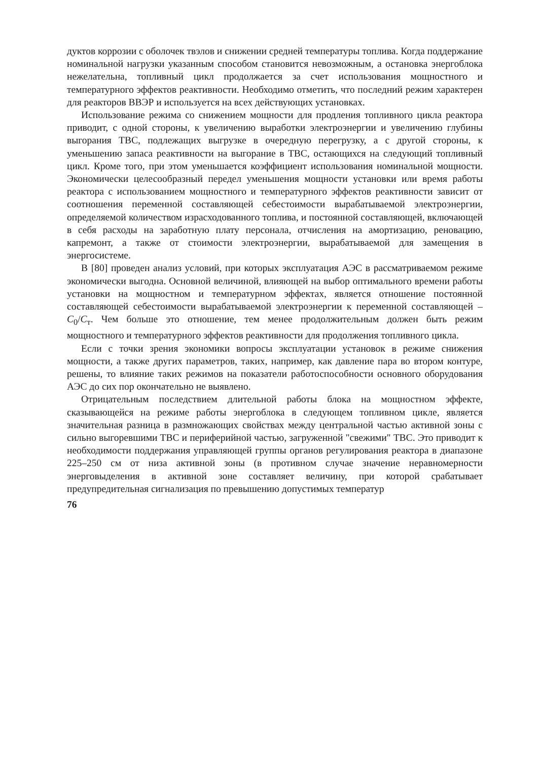дуктов коррозии с оболочек твэлов и снижении средней температуры топлива. Когда поддержание номинальной нагрузки указанным способом становится невозможным, а остановка энергоблока нежелательна, топливный цикл продолжается за счет использования мощностного и температурного эффектов реактивности. Необходимо отметить, что последний режим характерен для реакторов ВВЭР и используется на всех действующих установках.
Использование режима со снижением мощности для продления топливного цикла реактора приводит, с одной стороны, к увеличению выработки электроэнергии и увеличению глубины выгорания ТВС, подлежащих выгрузке в очередную перегрузку, а с другой стороны, к уменьшению запаса реактивности на выгорание в ТВС, остающихся на следующий топливный цикл. Кроме того, при этом уменьшается коэффициент использования номинальной мощности. Экономически целесообразный передел уменьшения мощности установки или время работы реактора с использованием мощностного и температурного эффектов реактивности зависит от соотношения переменной составляющей себестоимости вырабатываемой электроэнергии, определяемой количеством израсходованного топлива, и постоянной составляющей, включающей в себя расходы на заработную плату персонала, отчисления на амортизацию, реновацию, капремонт, а также от стоимости электроэнергии, вырабатываемой для замещения в энергосистеме.
В [80] проведен анализ условий, при которых эксплуатация АЭС в рассматриваемом режиме экономически выгодна. Основной величиной, влияющей на выбор оптимального времени работы установки на мощностном и температурном эффектах, является отношение постоянной составляющей себестоимости вырабатываемой электроэнергии к переменной составляющей – C<sub>0</sub>/C<sub>т</sub>. Чем больше это отношение, тем менее продолжительным должен быть режим мощностного и температурного эффектов реактивности для продолжения топливного цикла.
Если с точки зрения экономики вопросы эксплуатации установок в режиме снижения мощности, а также других параметров, таких, например, как давление пара во втором контуре, решены, то влияние таких режимов на показатели работоспособности основного оборудования АЭС до сих пор окончательно не выявлено.
Отрицательным последствием длительной работы блока на мощностном эффекте, сказывающейся на режиме работы энергоблока в следующем топливном цикле, является значительная разница в размножающих свойствах между центральной частью активной зоны с сильно выгоревшими ТВС и периферийной частью, загруженной "свежими" ТВС. Это приводит к необходимости поддержания управляющей группы органов регулирования реактора в диапазоне 225–250 см от низа активной зоны (в противном случае значение неравномерности энерговыделения в активной зоне составляет величину, при которой срабатывает предупредительная сигнализация по превышению допустимых температур
76